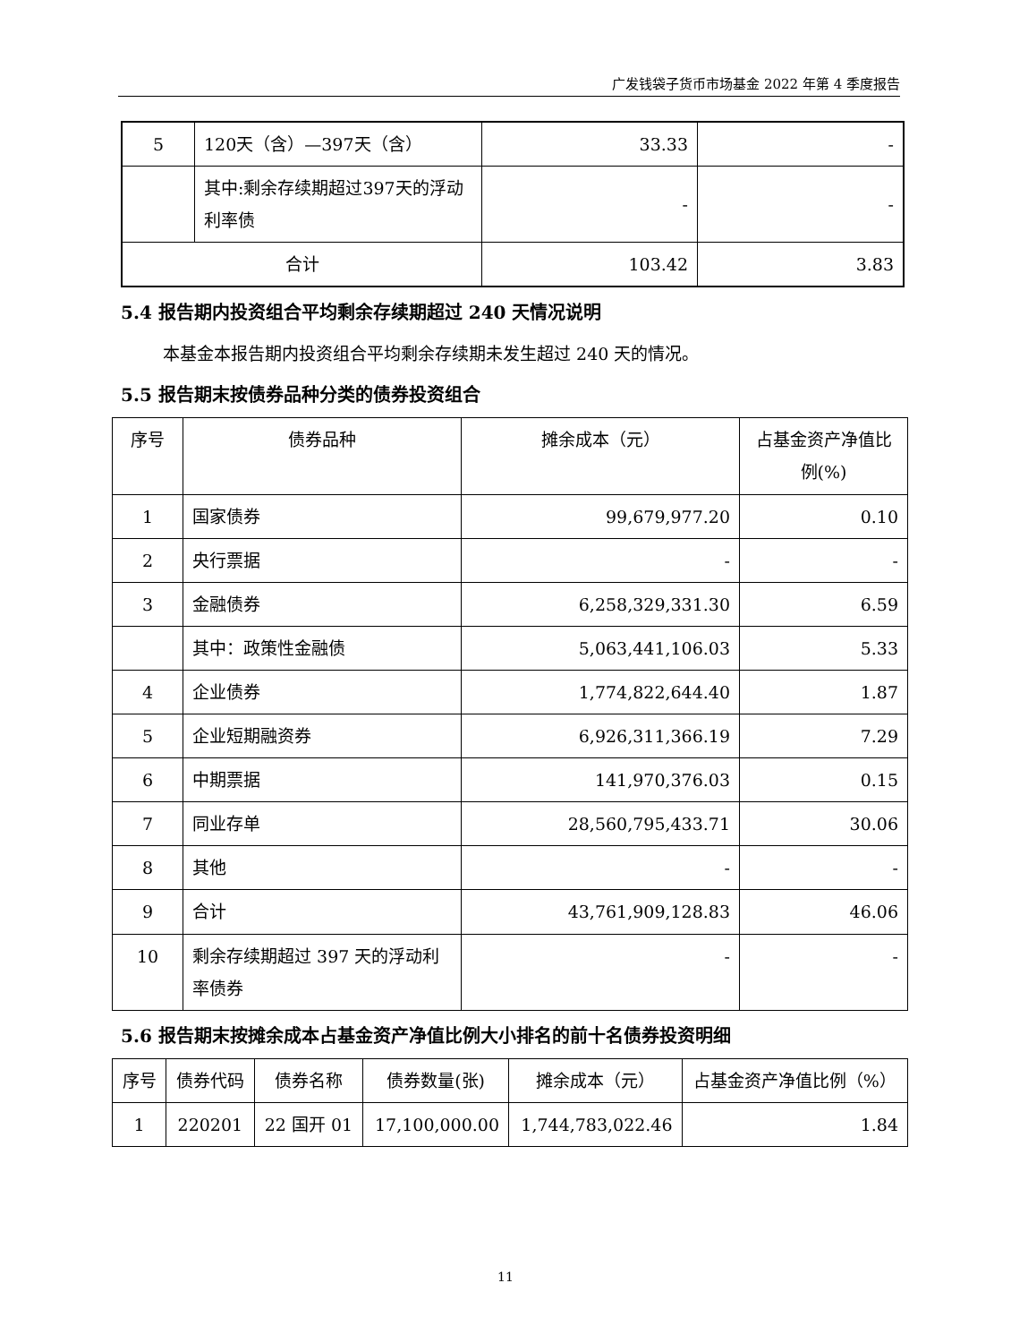广发钱袋子货币市场基金 2022 年第 4 季度报告
| 5 | 120天（含）—397天（含） | 33.33 | - |
| | 其中:剩余存续期超过397天的浮动利率债 | - | - |
| 合计 | | 103.42 | 3.83 |
5.4 报告期内投资组合平均剩余存续期超过 240 天情况说明
本基金本报告期内投资组合平均剩余存续期未发生超过 240 天的情况。
5.5 报告期末按债券品种分类的债券投资组合
| 序号 | 债券品种 | 摊余成本（元） | 占基金资产净值比例(%) |
| --- | --- | --- | --- |
| 1 | 国家债券 | 99,679,977.20 | 0.10 |
| 2 | 央行票据 | - | - |
| 3 | 金融债券 | 6,258,329,331.30 | 6.59 |
| | 其中：政策性金融债 | 5,063,441,106.03 | 5.33 |
| 4 | 企业债券 | 1,774,822,644.40 | 1.87 |
| 5 | 企业短期融资券 | 6,926,311,366.19 | 7.29 |
| 6 | 中期票据 | 141,970,376.03 | 0.15 |
| 7 | 同业存单 | 28,560,795,433.71 | 30.06 |
| 8 | 其他 | - | - |
| 9 | 合计 | 43,761,909,128.83 | 46.06 |
| 10 | 剩余存续期超过 397 天的浮动利率债券 | - | - |
5.6 报告期末按摊余成本占基金资产净值比例大小排名的前十名债券投资明细
| 序号 | 债券代码 | 债券名称 | 债券数量(张) | 摊余成本（元） | 占基金资产净值比例（%） |
| --- | --- | --- | --- | --- | --- |
| 1 | 220201 | 22 国开 01 | 17,100,000.00 | 1,744,783,022.46 | 1.84 |
11